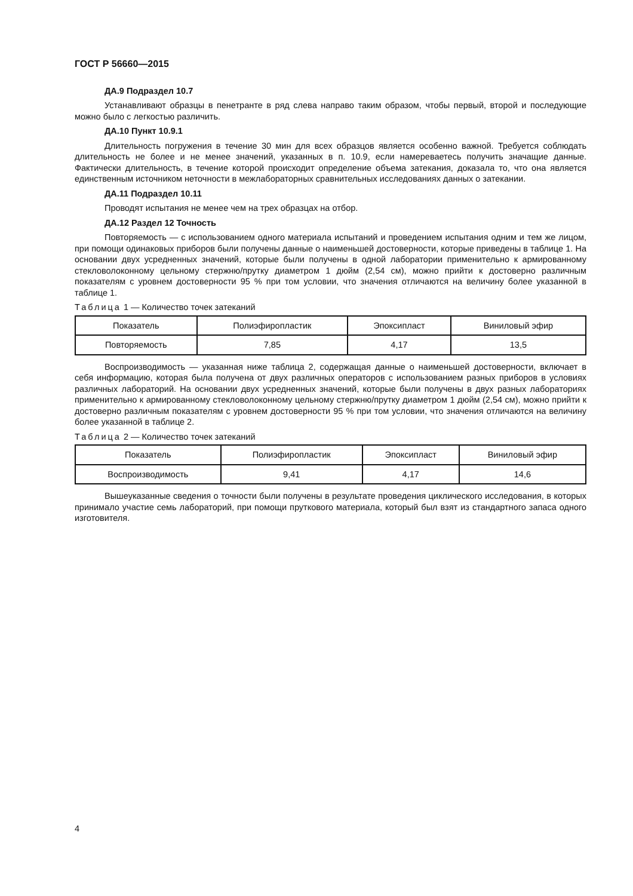ГОСТ Р 56660—2015
ДА.9 Подраздел 10.7
Устанавливают образцы в пенетранте в ряд слева направо таким образом, чтобы первый, второй и последующие можно было с легкостью различить.
ДА.10 Пункт 10.9.1
Длительность погружения в течение 30 мин для всех образцов является особенно важной. Требуется соблюдать длительность не более и не менее значений, указанных в п. 10.9, если намереваетесь получить значащие данные. Фактически длительность, в течение которой происходит определение объема затекания, доказала то, что она является единственным источником неточности в межлабораторных сравнительных исследованиях данных о затекании.
ДА.11 Подраздел 10.11
Проводят испытания не менее чем на трех образцах на отбор.
ДА.12 Раздел 12 Точность
Повторяемость — с использованием одного материала испытаний и проведением испытания одним и тем же лицом, при помощи одинаковых приборов были получены данные о наименьшей достоверности, которые приведены в таблице 1. На основании двух усредненных значений, которые были получены в одной лаборатории применительно к армированному стекловолоконному цельному стержню/прутку диаметром 1 дюйм (2,54 см), можно прийти к достоверно различным показателям с уровнем достоверности 95 % при том условии, что значения отличаются на величину более указанной в таблице 1.
Таблица 1 — Количество точек затеканий
| Показатель | Полиэфиропластик | Эпоксипласт | Виниловый эфир |
| --- | --- | --- | --- |
| Повторяемость | 7,85 | 4,17 | 13,5 |
Воспроизводимость — указанная ниже таблица 2, содержащая данные о наименьшей достоверности, включает в себя информацию, которая была получена от двух различных операторов с использованием разных приборов в условиях различных лабораторий. На основании двух усредненных значений, которые были получены в двух разных лабораториях применительно к армированному стекловолоконному цельному стержню/прутку диаметром 1 дюйм (2,54 см), можно прийти к достоверно различным показателям с уровнем достоверности 95 % при том условии, что значения отличаются на величину более указанной в таблице 2.
Таблица 2 — Количество точек затеканий
| Показатель | Полиэфиропластик | Эпоксипласт | Виниловый эфир |
| --- | --- | --- | --- |
| Воспроизводимость | 9,41 | 4,17 | 14,6 |
Вышеуказанные сведения о точности были получены в результате проведения циклического исследования, в которых принимало участие семь лабораторий, при помощи пруткового материала, который был взят из стандартного запаса одного изготовителя.
4